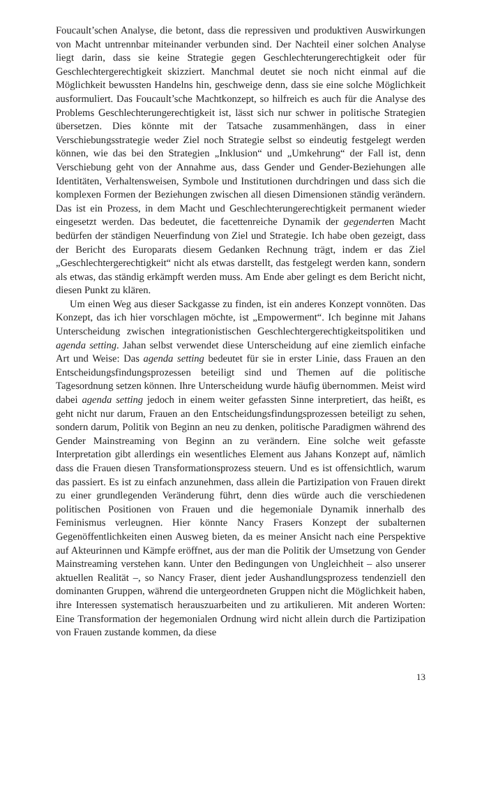Foucault’schen Analyse, die betont, dass die repressiven und produktiven Auswirkungen von Macht untrennbar miteinander verbunden sind. Der Nachteil einer solchen Analyse liegt darin, dass sie keine Strategie gegen Geschlechterungerechtigkeit oder für Geschlechtergerechtigkeit skizziert. Manchmal deutet sie noch nicht einmal auf die Möglichkeit bewussten Handelns hin, geschweige denn, dass sie eine solche Möglichkeit ausformuliert. Das Foucault’sche Machtkonzept, so hilfreich es auch für die Analyse des Problems Geschlechterungerechtigkeit ist, lässt sich nur schwer in politische Strategien übersetzen. Dies könnte mit der Tatsache zusammenhängen, dass in einer Verschiebungsstrategie weder Ziel noch Strategie selbst so eindeutig festgelegt werden können, wie das bei den Strategien „Inklusion“ und „Umkehrung“ der Fall ist, denn Verschiebung geht von der Annahme aus, dass Gender und Gender-Beziehungen alle Identitäten, Verhaltensweisen, Symbole und Institutionen durchdringen und dass sich die komplexen Formen der Beziehungen zwischen all diesen Dimensionen ständig verändern. Das ist ein Prozess, in dem Macht und Geschlechterungerechtigkeit permanent wieder eingesetzt werden. Das bedeutet, die facettenreiche Dynamik der gegenderten Macht bedürfen der ständigen Neuerfindung von Ziel und Strategie. Ich habe oben gezeigt, dass der Bericht des Europarats diesem Gedanken Rechnung trägt, indem er das Ziel „Geschlechtergerechtigkeit“ nicht als etwas darstellt, das festgelegt werden kann, sondern als etwas, das ständig erkämpft werden muss. Am Ende aber gelingt es dem Bericht nicht, diesen Punkt zu klären.
Um einen Weg aus dieser Sackgasse zu finden, ist ein anderes Konzept vonnöten. Das Konzept, das ich hier vorschlagen möchte, ist „Empowerment“. Ich beginne mit Jahans Unterscheidung zwischen integrationistischen Geschlechtergerechtigkeitspolitiken und agenda setting. Jahan selbst verwendet diese Unterscheidung auf eine ziemlich einfache Art und Weise: Das agenda setting bedeutet für sie in erster Linie, dass Frauen an den Entscheidungsfindungsprozessen beteiligt sind und Themen auf die politische Tagesordnung setzen können. Ihre Unterscheidung wurde häufig übernommen. Meist wird dabei agenda setting jedoch in einem weiter gefassten Sinne interpretiert, das heißt, es geht nicht nur darum, Frauen an den Entscheidungsfindungsprozessen beteiligt zu sehen, sondern darum, Politik von Beginn an neu zu denken, politische Paradigmen während des Gender Mainstreaming von Beginn an zu verändern. Eine solche weit gefasste Interpretation gibt allerdings ein wesentliches Element aus Jahans Konzept auf, nämlich dass die Frauen diesen Transformationsprozess steuern. Und es ist offensichtlich, warum das passiert. Es ist zu einfach anzunehmen, dass allein die Partizipation von Frauen direkt zu einer grundlegenden Veränderung führt, denn dies würde auch die verschiedenen politischen Positionen von Frauen und die hegemoniale Dynamik innerhalb des Feminismus verleugnen. Hier könnte Nancy Frasers Konzept der subalternen Gegenöffentlichkeiten einen Ausweg bieten, da es meiner Ansicht nach eine Perspektive auf Akteurinnen und Kämpfe eröffnet, aus der man die Politik der Umsetzung von Gender Mainstreaming verstehen kann. Unter den Bedingungen von Ungleichheit – also unserer aktuellen Realität –, so Nancy Fraser, dient jeder Aushandlungsprozess tendenziell den dominanten Gruppen, während die untergeordneten Gruppen nicht die Möglichkeit haben, ihre Interessen systematisch herauszuarbeiten und zu artikulieren. Mit anderen Worten: Eine Transformation der hegemonialen Ordnung wird nicht allein durch die Partizipation von Frauen zustande kommen, da diese
13